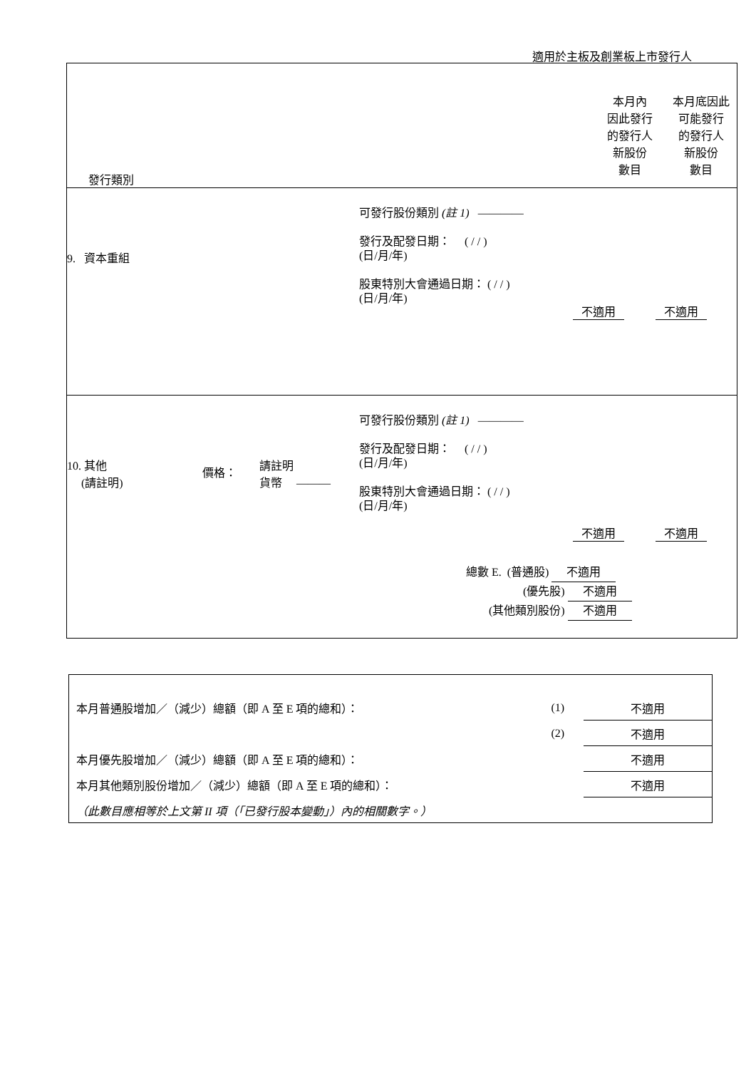適用於主板及創業板上市發行人
| 發行類別 本月內 因此發行 的發行人 新股份 數目 本月底因此 可能發行 的發行人 新股份 數目 |
| 9. 資本重組 可發行股份類別 (註 1) ———— 發行及配發日期： ( / / ) (日/月/年) 股東特別大會通過日期： ( / / ) (日/月/年) 不適用 不適用 |
| 10. 其他 (請註明) 價格： 請註明 貨幣 ——— 可發行股份類別 (註 1) ———— 發行及配發日期： ( / / ) (日/月/年) 股東特別大會通過日期： ( / / ) (日/月/年) 不適用 不適用 總數 E. (普通股) 不適用 (優先股) 不適用 (其他類別股份) 不適用 |
| 本月普通股增加／（減少）總額（即 A 至 E 項的總和）： | (1) | 不適用 |
| | (2) | 不適用 |
| 本月優先股增加／（減少）總額（即 A 至 E 項的總和）： | | 不適用 |
| 本月其他類別股份增加／（減少）總額（即 A 至 E 項的總和）： | | 不適用 |
| （此數目應相等於上文第 II 項（「已發行股本變動」）內的相關數字。） | | |